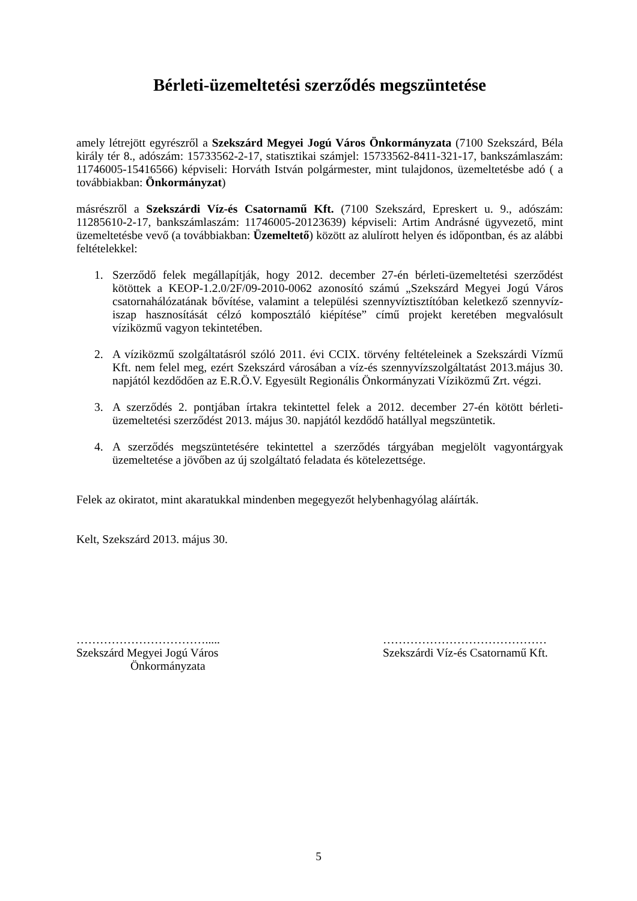Bérleti-üzemeltetési szerződés megszüntetése
amely létrejött egyrészről a Szekszárd Megyei Jogú Város Önkormányzata (7100 Szekszárd, Béla király tér 8., adószám: 15733562-2-17, statisztikai számjel: 15733562-8411-321-17, bankszámlaszám: 11746005-15416566) képviseli: Horváth István polgármester, mint tulajdonos, üzemeltetésbe adó ( a továbbiakban: Önkormányzat)
másrészről a Szekszárdi Víz-és Csatornamű Kft. (7100 Szekszárd, Epreskert u. 9., adószám: 11285610-2-17, bankszámlaszám: 11746005-20123639) képviseli: Artim Andrásné ügyvezető, mint üzemeltetésbe vevő (a továbbiakban: Üzemeltető) között az alulírott helyen és időpontban, és az alábbi feltételekkel:
1. Szerződő felek megállapítják, hogy 2012. december 27-én bérleti-üzemeltetési szerződést kötöttek a KEOP-1.2.0/2F/09-2010-0062 azonosító számú „Szekszárd Megyei Jogú Város csatornahálózatának bővítése, valamint a települési szennyvíztisztítóban keletkező szennyvíz-iszap hasznosítását célzó komposztáló kiépítése” című projekt keretében megvalósult víziközmű vagyon tekintetében.
2. A víziközmű szolgáltatásról szóló 2011. évi CCIX. törvény feltételeinek a Szekszárdi Vízmű Kft. nem felel meg, ezért Szekszárd városában a víz-és szennyvízszolgáltatást 2013.május 30. napjától kezdődően az E.R.Ö.V. Egyesült Regionális Önkormányzati Víziközmű Zrt. végzi.
3. A szerződés 2. pontjában írtakra tekintettel felek a 2012. december 27-én kötött bérleti-üzemeltetési szerződést 2013. május 30. napjától kezdődő hatállyal megszüntetik.
4. A szerződés megszüntetésére tekintettel a szerződés tárgyában megjelölt vagyontárgyak üzemeltetése a jövőben az új szolgáltató feladata és kötelezettsége.
Felek az okiratot, mint akaratukkal mindenben megegyezőt helybenhagyólag aláírták.
Kelt, Szekszárd 2013. május 30.
…………………………….....
Szekszárd Megyei Jogú Város
Önkormányzata
……………………………………
Szekszárdi Víz-és Csatornamű Kft.
5